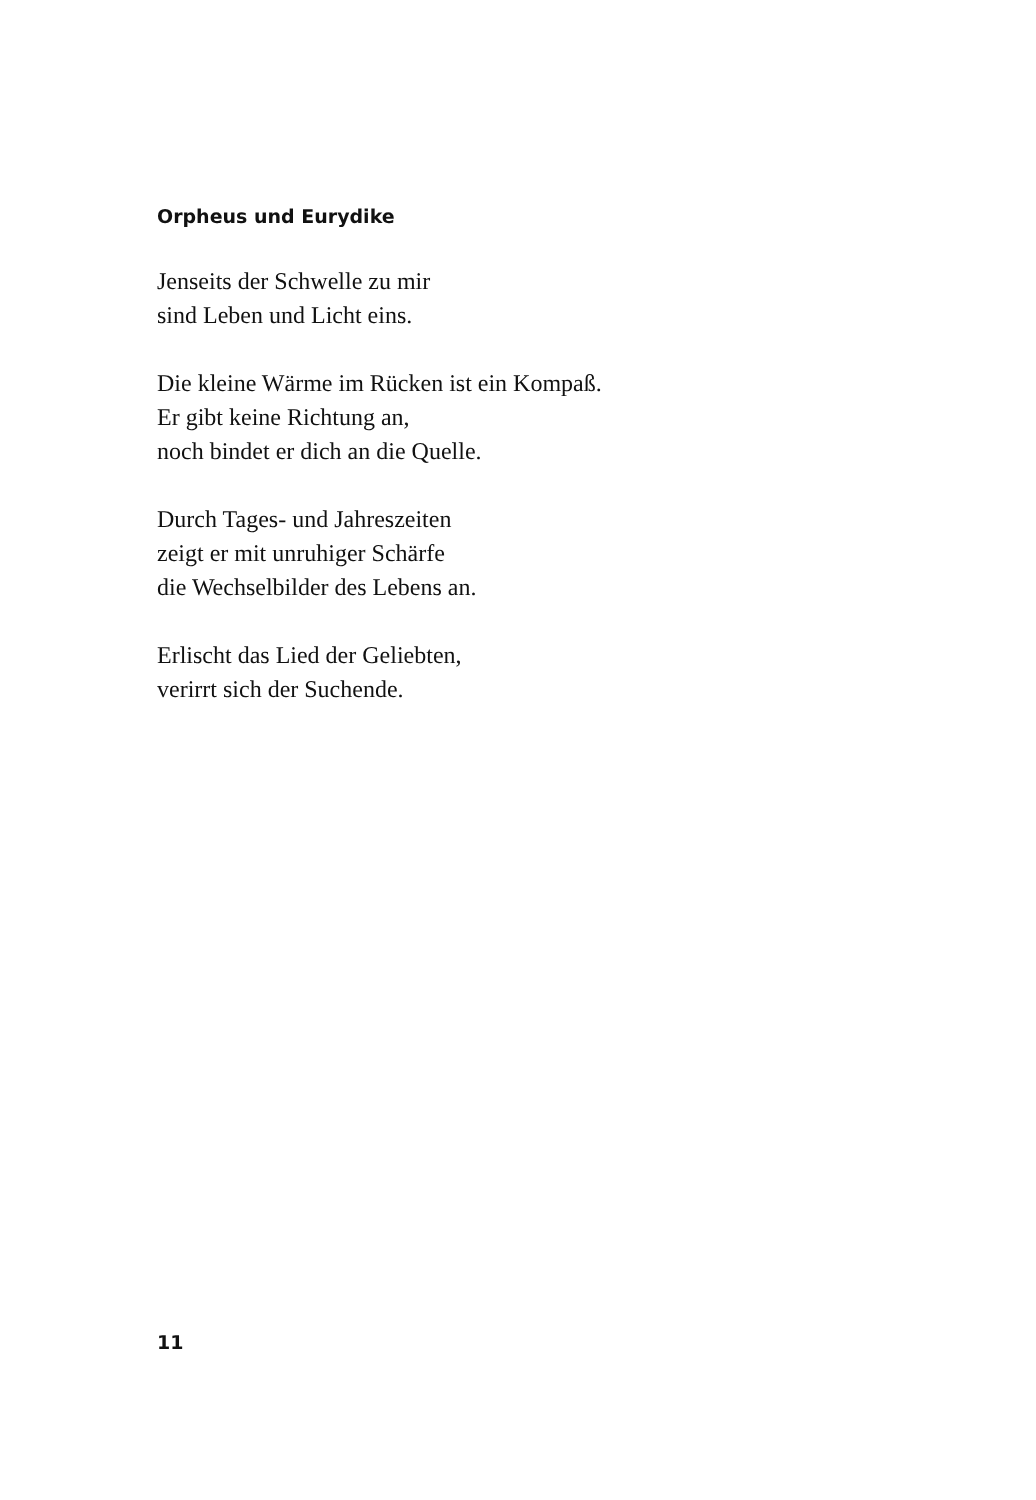Orpheus und Eurydike
Jenseits der Schwelle zu mir
sind Leben und Licht eins.
Die kleine Wärme im Rücken ist ein Kompaß.
Er gibt keine Richtung an,
noch bindet er dich an die Quelle.
Durch Tages- und Jahreszeiten
zeigt er mit unruhiger Schärfe
die Wechselbilder des Lebens an.
Erlischt das Lied der Geliebten,
verirrt sich der Suchende.
11